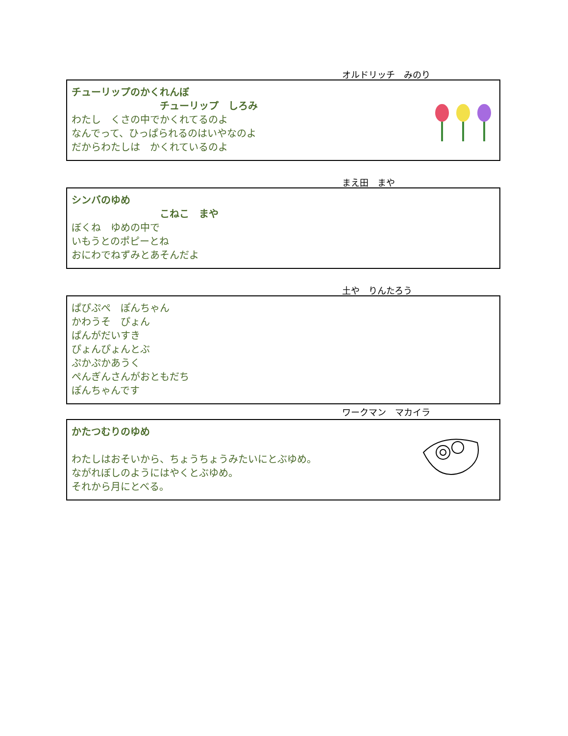オルドリッチ　みのり
チューリップのかくれんぼ
チューリップ　しろみ
わたし　くさの中でかくれてるのよ
なんでって、ひっぱられるのはいやなのよ
だからわたしは　かくれているのよ
まえ田　まや
シンバのゆめ
こねこ　まや
ぼくね　ゆめの中で
いもうとのポピーとね
おにわでねずみとあそんだよ
土や　りんたろう
ぱぴぷぺ　ぽんちゃん
かわうそ　ぴょん
ぱんがだいすき
ぴょんぴょんとぶ
ぷかぷかあうく
ぺんぎんさんがおともだち
ぽんちゃんです
ワークマン　マカイラ
かたつむりのゆめ
わたしはおそいから、ちょうちょうみたいにとぶゆめ。
ながれぼしのようにはやくとぶゆめ。
それから月にとべる。